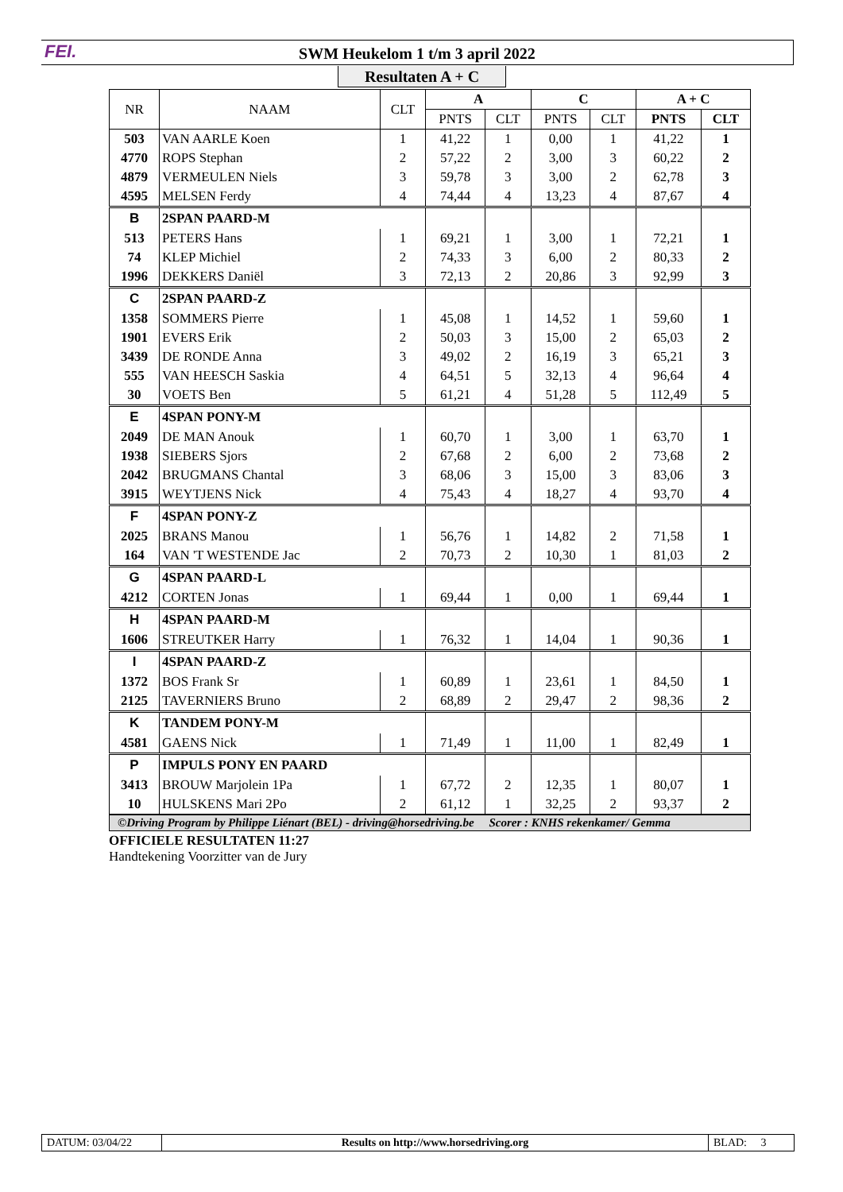FEI.
SWM Heukelom 1 t/m 3 april 2022
Resultaten A + C
| NR | NAAM | CLT | A | | C | | A + C | |
| --- | --- | --- | --- | --- | --- | --- | --- | --- |
| | | | PNTS | CLT | PNTS | CLT | PNTS | CLT |
| 503 | VAN AARLE Koen | 1 | 41,22 | 1 | 0,00 | 1 | 41,22 | 1 |
| 4770 | ROPS Stephan | 2 | 57,22 | 2 | 3,00 | 3 | 60,22 | 2 |
| 4879 | VERMEULEN Niels | 3 | 59,78 | 3 | 3,00 | 2 | 62,78 | 3 |
| 4595 | MELSEN Ferdy | 4 | 74,44 | 4 | 13,23 | 4 | 87,67 | 4 |
| B | 2SPAN PAARD-M | | | | | | | |
| 513 | PETERS Hans | 1 | 69,21 | 1 | 3,00 | 1 | 72,21 | 1 |
| 74 | KLEP Michiel | 2 | 74,33 | 3 | 6,00 | 2 | 80,33 | 2 |
| 1996 | DEKKERS Daniël | 3 | 72,13 | 2 | 20,86 | 3 | 92,99 | 3 |
| C | 2SPAN PAARD-Z | | | | | | | |
| 1358 | SOMMERS Pierre | 1 | 45,08 | 1 | 14,52 | 1 | 59,60 | 1 |
| 1901 | EVERS Erik | 2 | 50,03 | 3 | 15,00 | 2 | 65,03 | 2 |
| 3439 | DE RONDE Anna | 3 | 49,02 | 2 | 16,19 | 3 | 65,21 | 3 |
| 555 | VAN HEESCH Saskia | 4 | 64,51 | 5 | 32,13 | 4 | 96,64 | 4 |
| 30 | VOETS Ben | 5 | 61,21 | 4 | 51,28 | 5 | 112,49 | 5 |
| E | 4SPAN PONY-M | | | | | | | |
| 2049 | DE MAN Anouk | 1 | 60,70 | 1 | 3,00 | 1 | 63,70 | 1 |
| 1938 | SIEBERS Sjors | 2 | 67,68 | 2 | 6,00 | 2 | 73,68 | 2 |
| 2042 | BRUGMANS Chantal | 3 | 68,06 | 3 | 15,00 | 3 | 83,06 | 3 |
| 3915 | WEYTJENS Nick | 4 | 75,43 | 4 | 18,27 | 4 | 93,70 | 4 |
| F | 4SPAN PONY-Z | | | | | | | |
| 2025 | BRANS Manou | 1 | 56,76 | 1 | 14,82 | 2 | 71,58 | 1 |
| 164 | VAN 'T WESTENDE Jac | 2 | 70,73 | 2 | 10,30 | 1 | 81,03 | 2 |
| G | 4SPAN PAARD-L | | | | | | | |
| 4212 | CORTEN Jonas | 1 | 69,44 | 1 | 0,00 | 1 | 69,44 | 1 |
| H | 4SPAN PAARD-M | | | | | | | |
| 1606 | STREUTKER Harry | 1 | 76,32 | 1 | 14,04 | 1 | 90,36 | 1 |
| I | 4SPAN PAARD-Z | | | | | | | |
| 1372 | BOS Frank Sr | 1 | 60,89 | 1 | 23,61 | 1 | 84,50 | 1 |
| 2125 | TAVERNIERS Bruno | 2 | 68,89 | 2 | 29,47 | 2 | 98,36 | 2 |
| K | TANDEM PONY-M | | | | | | | |
| 4581 | GAENS Nick | 1 | 71,49 | 1 | 11,00 | 1 | 82,49 | 1 |
| P | IMPULS PONY EN PAARD | | | | | | | |
| 3413 | BROUW Marjolein 1Pa | 1 | 67,72 | 2 | 12,35 | 1 | 80,07 | 1 |
| 10 | HULSKENS Mari 2Po | 2 | 61,12 | 1 | 32,25 | 2 | 93,37 | 2 |
©Driving Program by Philippe Liénart (BEL) - driving@horsedriving.be Scorer : KNHS rekenkamer/ Gemma
OFFICIELE RESULTATEN 11:27
Handtekening Voorzitter van de Jury
DATUM: 03/04/22 Results on http://www.horsedriving.org
BLAD: 3